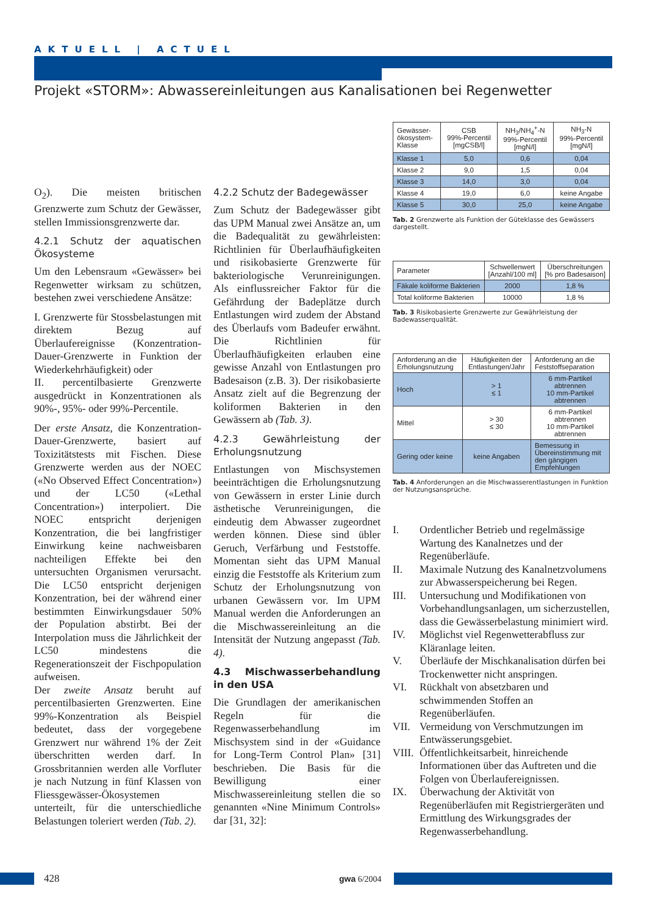AKTUELL | ACTUEL
Projekt «STORM»: Abwassereinleitungen aus Kanalisationen bei Regenwetter
O<sub>2</sub>). Die meisten britischen Grenzwerte zum Schutz der Gewässer, stellen Immissionsgrenzwerte dar.
4.2.1 Schutz der aquatischen Ökosysteme
Um den Lebensraum «Gewässer» bei Regenwetter wirksam zu schützen, bestehen zwei verschiedene Ansätze:
I. Grenzwerte für Stossbelastungen mit direktem Bezug auf Überlaufereignisse (Konzentration-Dauer-Grenzwerte in Funktion der Wiederkehrhäufigkeit) oder
II. percentilbasierte Grenzwerte ausgedrückt in Konzentrationen als 90%-, 95%- oder 99%-Percentile.
Der erste Ansatz, die Konzentration-Dauer-Grenzwerte, basiert auf Toxizitätstests mit Fischen. Diese Grenzwerte werden aus der NOEC («No Observed Effect Concentration») und der LC50 («Lethal Concentration») interpoliert. Die NOEC entspricht derjenigen Konzentration, die bei langfristiger Einwirkung keine nachweisbaren nachteiligen Effekte bei den untersuchten Organismen verursacht. Die LC50 entspricht derjenigen Konzentration, bei der während einer bestimmten Einwirkungsdauer 50% der Population abstirbt. Bei der Interpolation muss die Jährlichkeit der LC50 mindestens die Regenerationszeit der Fischpopulation aufweisen.
Der zweite Ansatz beruht auf percentilbasierten Grenzwerten. Eine 99%-Konzentration als Beispiel bedeutet, dass der vorgegebene Grenzwert nur während 1% der Zeit überschritten werden darf. In Grossbritannien werden alle Vorfluter je nach Nutzung in fünf Klassen von Fliessgewässer-Ökosystemen unterteilt, für die unterschiedliche Belastungen toleriert werden (Tab. 2).
4.2.2 Schutz der Badegewässer
Zum Schutz der Badegewässer gibt das UPM Manual zwei Ansätze an, um die Badequalität zu gewährleisten: Richtlinien für Überlaufhäufigkeiten und risikobasierte Grenzwerte für bakteriologische Verunreinigungen. Als einflussreicher Faktor für die Gefährdung der Badeplätze durch Entlastungen wird zudem der Abstand des Überlaufs vom Badeufer erwähnt. Die Richtlinien für Überlaufhäufigkeiten erlauben eine gewisse Anzahl von Entlastungen pro Badesaison (z.B. 3). Der risikobasierte Ansatz zielt auf die Begrenzung der koliformen Bakterien in den Gewässern ab (Tab. 3).
4.2.3 Gewährleistung der Erholungsnutzung
Entlastungen von Mischsystemen beeinträchtigen die Erholungsnutzung von Gewässern in erster Linie durch ästhetische Verunreinigungen, die eindeutig dem Abwasser zugeordnet werden können. Diese sind übler Geruch, Verfärbung und Feststoffe. Momentan sieht das UPM Manual einzig die Feststoffe als Kriterium zum Schutz der Erholungsnutzung von urbanen Gewässern vor. Im UPM Manual werden die Anforderungen an die Mischwassereinleitung an die Intensität der Nutzung angepasst (Tab. 4).
4.3 Mischwasserbehandlung in den USA
Die Grundlagen der amerikanischen Regeln für die Regenwasserbehandlung im Mischsystem sind in der «Guidance for Long-Term Control Plan» [31] beschrieben. Die Basis für die Bewilligung einer Mischwassereinleitung stellen die so genannten «Nine Minimum Controls» dar [31, 32]:
| Gewässer- ökosystem- Klasse | CSB 99%-Percentil [mgCSB/l] | NH<sub>3</sub>/NH<sub>4</sub><sup>+</sup>-N 99%-Percentil [mgN/l] | NH<sub>3</sub>-N 99%-Percentil [mgN/l] |
| --- | --- | --- | --- |
| Klasse 1 | 5,0 | 0,6 | 0,04 |
| Klasse 2 | 9,0 | 1,5 | 0,04 |
| Klasse 3 | 14,0 | 3,0 | 0,04 |
| Klasse 4 | 19,0 | 6,0 | keine Angabe |
| Klasse 5 | 30,0 | 25,0 | keine Angabe |
Tab. 2 Grenzwerte als Funktion der Güteklasse des Gewässers dargestellt.
| Parameter | Schwellenwert [Anzahl/100 ml] | Überschreitungen [% pro Badesaison] |
| --- | --- | --- |
| Fäkale koliforme Bakterien | 2000 | 1,8 % |
| Total koliforme Bakterien | 10000 | 1,8 % |
Tab. 3 Risikobasierte Grenzwerte zur Gewährleistung der Badewasserqualität.
| Anforderung an die Erholungsnutzung | Häufigkeiten der Entlastungen/Jahr | Anforderung an die Feststoffseparation |
| --- | --- | --- |
| Hoch | > 1 ≤ 1 | 6 mm-Partikel abtrennen 10 mm-Partikel abtrennen |
| Mittel | > 30 ≤ 30 | 6 mm-Partikel abtrennen 10 mm-Partikel abtrennen |
| Gering oder keine | keine Angaben | Bemessung in Übereinstimmung mit den gängigen Empfehlungen |
Tab. 4 Anforderungen an die Mischwasserentlastungen in Funktion der Nutzungsansprüche.
I. Ordentlicher Betrieb und regelmässige Wartung des Kanalnetzes und der Regenüberläufe.
II. Maximale Nutzung des Kanalnetzvolumens zur Abwasserspeicherung bei Regen.
III. Untersuchung und Modifikationen von Vorbehandlungsanlagen, um sicherzustellen, dass die Gewässerbelastung minimiert wird.
IV. Möglichst viel Regenwetterabfluss zur Kläranlage leiten.
V. Überläufe der Mischkanalisation dürfen bei Trockenwetter nicht anspringen.
VI. Rückhalt von absetzbaren und schwimmenden Stoffen an Regenüberläufen.
VII. Vermeidung von Verschmutzungen im Entwässerungsgebiet.
VIII. Öffentlichkeitsarbeit, hinreichende Informationen über das Auftreten und die Folgen von Überlaufereignissen.
IX. Überwachung der Aktivität von Regenüberläufen mit Registriergeräten und Ermittlung des Wirkungsgrades der Regenwasserbehandlung.
428 gwa 6/2004